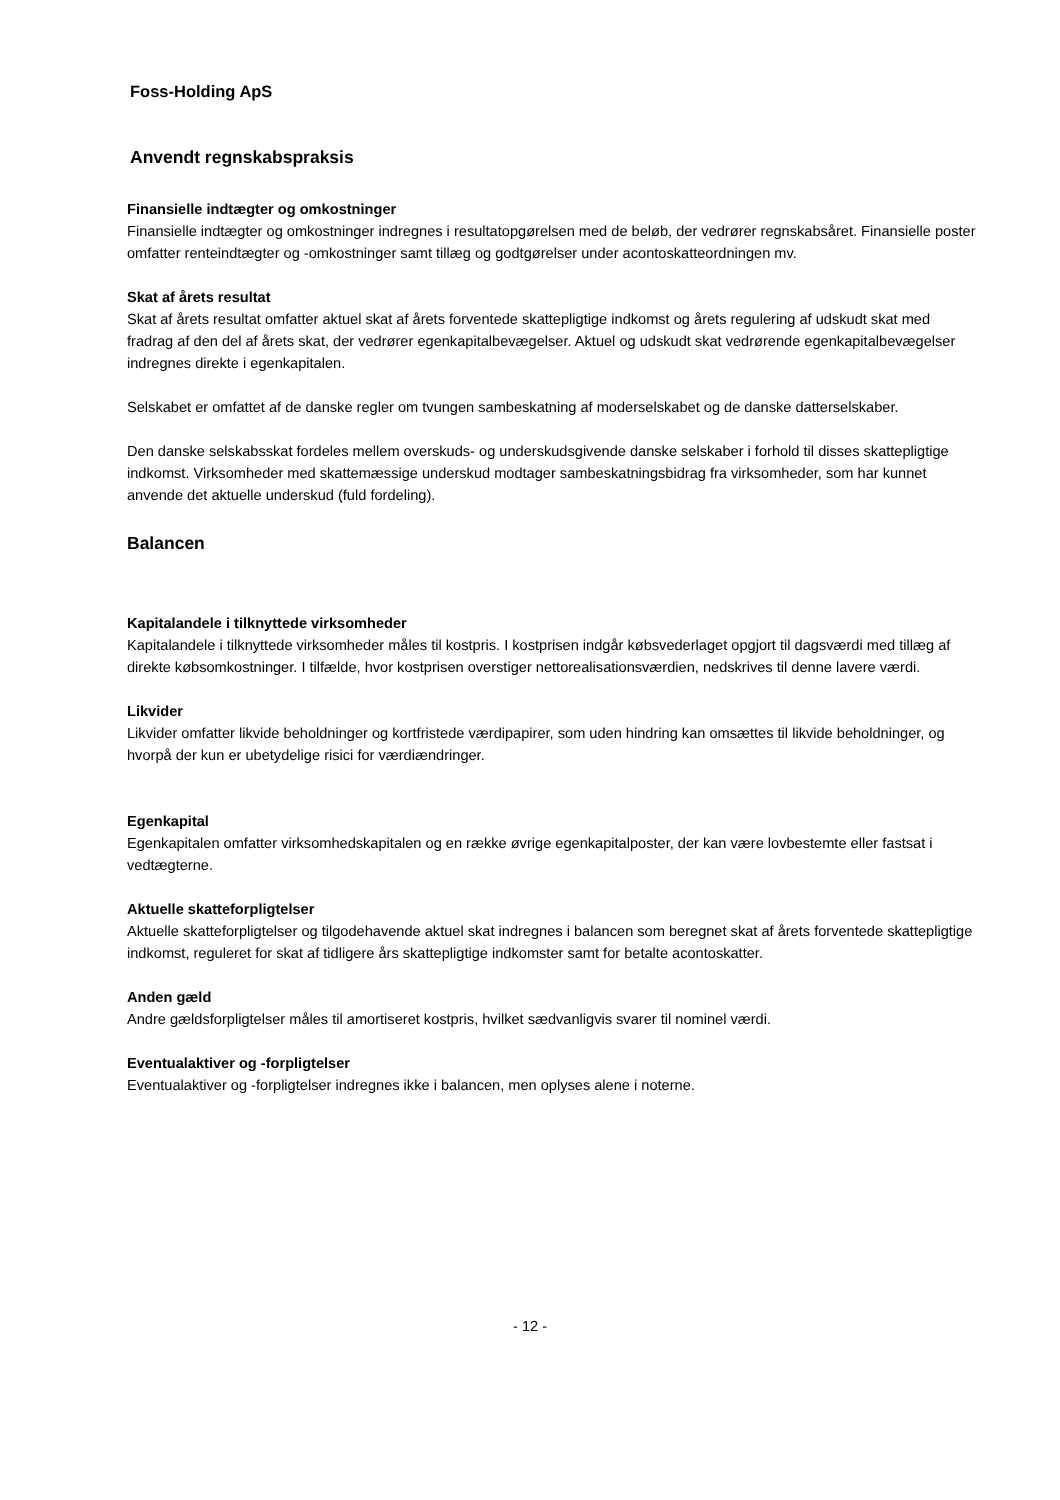Foss-Holding ApS
Anvendt regnskabspraksis
Finansielle indtægter og omkostninger
Finansielle indtægter og omkostninger indregnes i resultatopgørelsen med de beløb, der vedrører regnskabsåret. Finansielle poster omfatter renteindtægter og -omkostninger samt tillæg og godtgørelser under acontoskatteordningen mv.
Skat af årets resultat
Skat af årets resultat omfatter aktuel skat af årets forventede skattepligtige indkomst og årets regulering af udskudt skat med fradrag af den del af årets skat, der vedrører egenkapitalbevægelser. Aktuel og udskudt skat vedrørende egenkapitalbevægelser indregnes direkte i egenkapitalen.
Selskabet er omfattet af de danske regler om tvungen sambeskatning af moderselskabet og de danske datterselskaber.
Den danske selskabsskat fordeles mellem overskuds- og underskudsgivende danske selskaber i forhold til disses skattepligtige indkomst. Virksomheder med skattemæssige underskud modtager sambeskatningsbidrag fra virksomheder, som har kunnet anvende det aktuelle underskud (fuld fordeling).
Balancen
Kapitalandele i tilknyttede virksomheder
Kapitalandele i tilknyttede virksomheder måles til kostpris. I kostprisen indgår købsvederlaget opgjort til dagsværdi med tillæg af direkte købsomkostninger. I tilfælde, hvor kostprisen overstiger nettorealisationsværdien, nedskrives til denne lavere værdi.
Likvider
Likvider omfatter likvide beholdninger og kortfristede værdipapirer, som uden hindring kan omsættes til likvide beholdninger, og hvorpå der kun er ubetydelige risici for værdiændringer.
Egenkapital
Egenkapitalen omfatter virksomhedskapitalen og en række øvrige egenkapitalposter, der kan være lovbestemte eller fastsat i vedtægterne.
Aktuelle skatteforpligtelser
Aktuelle skatteforpligtelser og tilgodehavende aktuel skat indregnes i balancen som beregnet skat af årets forventede skattepligtige indkomst, reguleret for skat af tidligere års skattepligtige indkomster samt for betalte acontoskatter.
Anden gæld
Andre gældsforpligtelser måles til amortiseret kostpris, hvilket sædvanligvis svarer til nominel værdi.
Eventualaktiver og -forpligtelser
Eventualaktiver og -forpligtelser indregnes ikke i balancen, men oplyses alene i noterne.
- 12 -